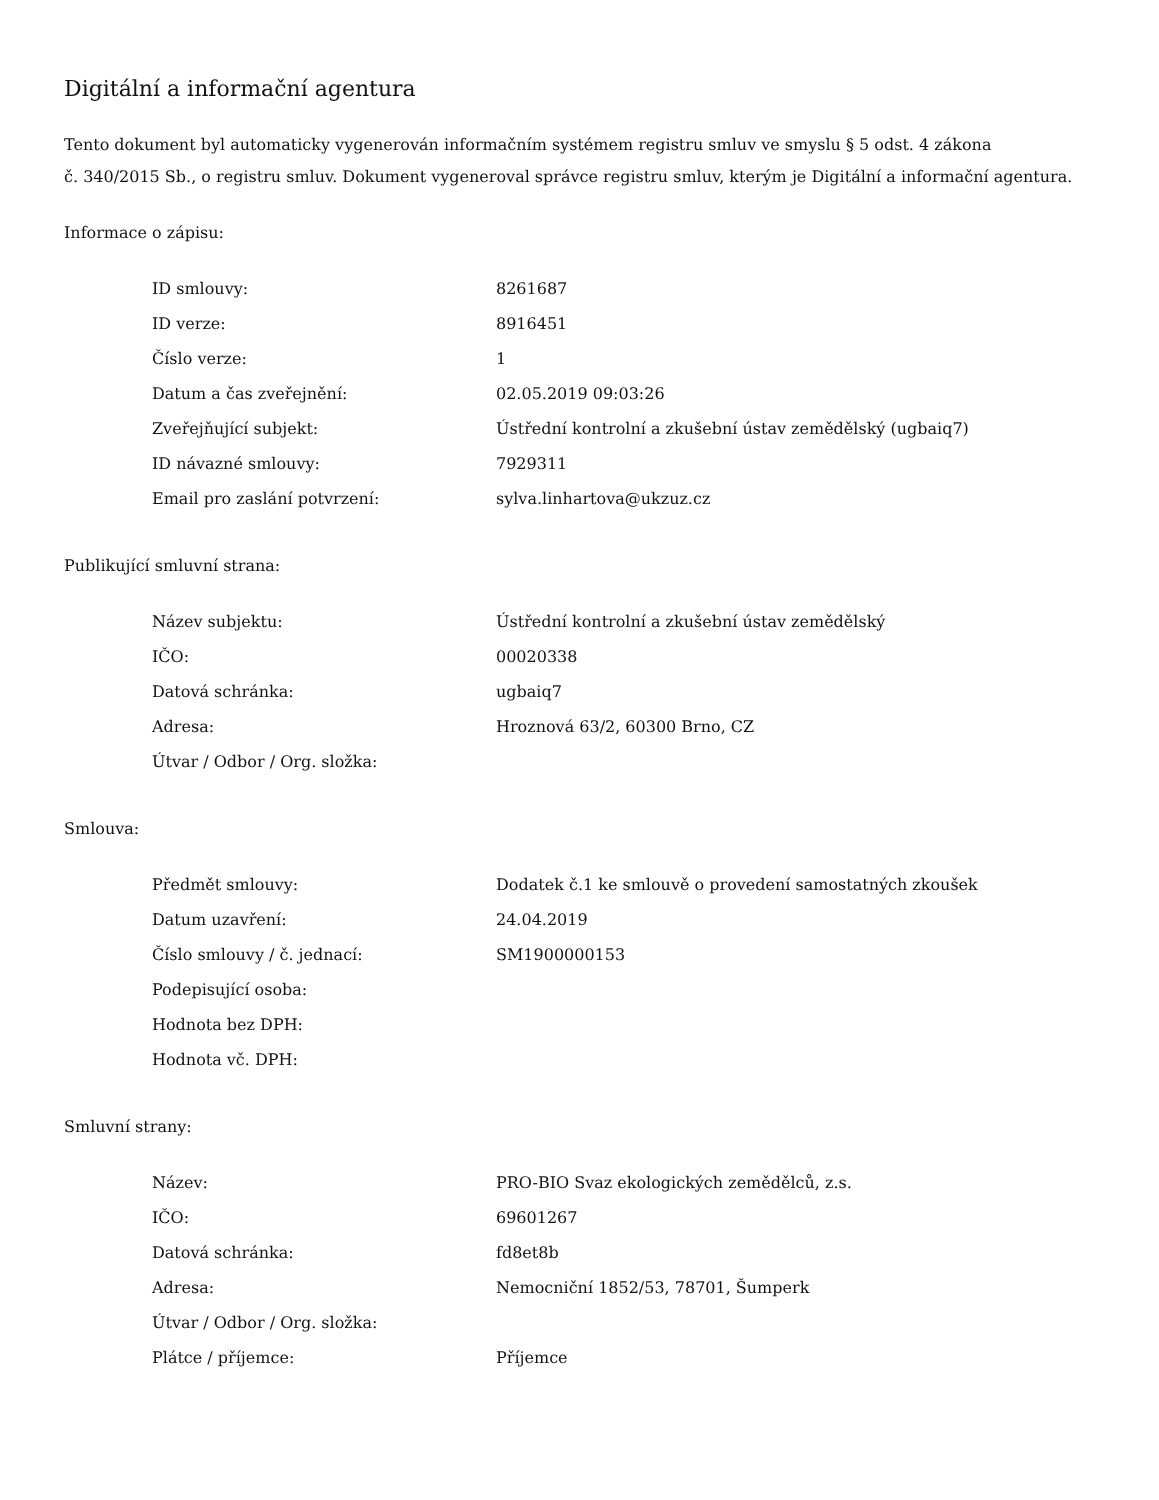Digitální a informační agentura
Tento dokument byl automaticky vygenerován informačním systémem registru smluv ve smyslu § 5 odst. 4 zákona
č. 340/2015 Sb., o registru smluv. Dokument vygeneroval správce registru smluv, kterým je Digitální a informační agentura.
Informace o zápisu:
| ID smlouvy: | 8261687 |
| ID verze: | 8916451 |
| Číslo verze: | 1 |
| Datum a čas zveřejnění: | 02.05.2019 09:03:26 |
| Zveřejňující subjekt: | Ústřední kontrolní a zkušební ústav zemědělský (ugbaiq7) |
| ID návazné smlouvy: | 7929311 |
| Email pro zaslání potvrzení: | sylva.linhartova@ukzuz.cz |
Publikující smluvní strana:
| Název subjektu: | Ústřední kontrolní a zkušební ústav zemědělský |
| IČO: | 00020338 |
| Datová schránka: | ugbaiq7 |
| Adresa: | Hroznová 63/2, 60300 Brno, CZ |
| Útvar / Odbor / Org. složka: | |
Smlouva:
| Předmět smlouvy: | Dodatek č.1 ke smlouvě o provedení samostatných zkoušek |
| Datum uzavření: | 24.04.2019 |
| Číslo smlouvy / č. jednací: | SM1900000153 |
| Podepisující osoba: | |
| Hodnota bez DPH: | |
| Hodnota vč. DPH: | |
Smluvní strany:
| Název: | PRO-BIO Svaz ekologických zemědělců, z.s. |
| IČO: | 69601267 |
| Datová schránka: | fd8et8b |
| Adresa: | Nemocniční 1852/53, 78701, Šumperk |
| Útvar / Odbor / Org. složka: | |
| Plátce / příjemce: | Příjemce |